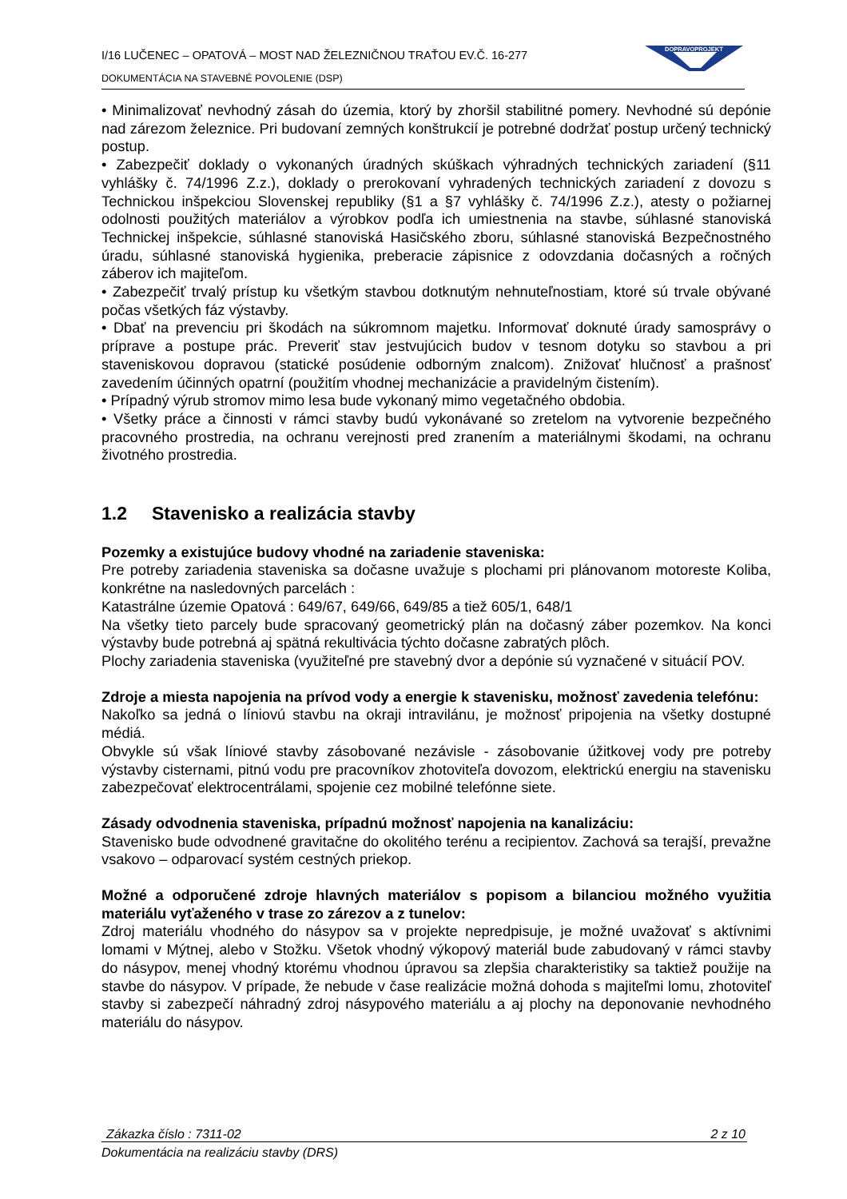I/16 LUČENEC – OPATOVÁ – MOST NAD ŽELEZNIČNOU TRAŤOU EV.Č. 16-277
DOKUMENTÁCIA NA STAVEBNÉ POVOLENIE (DSP)
DOPRAVOPROJEKT
• Minimalizovať nevhodný zásah do územia, ktorý by zhoršil stabilitné pomery. Nevhodné sú depónie nad zárezom železnice. Pri budovaní zemných konštrukcií je potrebné dodržať postup určený technický postup.
• Zabezpečiť doklady o vykonaných úradných skúškach výhradných technických zariadení (§11 vyhlášky č. 74/1996 Z.z.), doklady o prerokovaní vyhradených technických zariadení z dovozu s Technickou inšpekciou Slovenskej republiky (§1 a §7 vyhlášky č. 74/1996 Z.z.), atesty o požiarnej odolnosti použitých materiálov a výrobkov podľa ich umiestnenia na stavbe, súhlasné stanoviská Technickej inšpekcie, súhlasné stanoviská Hasičského zboru, súhlasné stanoviská Bezpečnostného úradu, súhlasné stanoviská hygienika, preberacie zápisnice z odovzdania dočasných a ročných záberov ich majiteľom.
• Zabezpečiť trvalý prístup ku všetkým stavbou dotknutým nehnuteľnostiam, ktoré sú trvale obývané počas všetkých fáz výstavby.
• Dbať na prevenciu pri škodách na súkromnom majetku. Informovať doknuté úrady samosprávy o príprave a postupe prác. Preveriť stav jestvujúcich budov v tesnom dotyku so stavbou a pri staveniskovou dopravou (statické posúdenie odborným znalcom). Znižovať hlučnosť a prašnosť zavedením účinných opatrní (použitím vhodnej mechanizácie a pravidelným čistením).
• Prípadný výrub stromov mimo lesa bude vykonaný mimo vegetačného obdobia.
• Všetky práce a činnosti v rámci stavby budú vykonávané so zretelom na vytvorenie bezpečného pracovného prostredia, na ochranu verejnosti pred zranením a materiálnymi škodami, na ochranu životného prostredia.
1.2 Stavenisko a realizácia stavby
Pozemky a existujúce budovy vhodné na zariadenie staveniska:
Pre potreby zariadenia staveniska sa dočasne uvažuje s plochami pri plánovanom motoreste Koliba, konkrétne na nasledovných parcelách :
Katastrálne územie Opatová : 649/67, 649/66, 649/85 a tiež 605/1, 648/1
Na všetky tieto parcely bude spracovaný geometrický plán na dočasný záber pozemkov. Na konci výstavby bude potrebná aj spätná rekultivácia týchto dočasne zabratých plôch.
Plochy zariadenia staveniska (využiteľné pre stavebný dvor a depónie sú vyznačené v situácií POV.
Zdroje a miesta napojenia na prívod vody a energie k stavenisku, možnosť zavedenia telefónu:
Nakoľko sa jedná o líniovú stavbu na okraji intravilánu, je možnosť pripojenia na všetky dostupné médiá.
Obvykle sú však líniové stavby zásobované nezávisle - zásobovanie úžitkovej vody pre potreby výstavby cisternami, pitnú vodu pre pracovníkov zhotoviteľa dovozom, elektrickú energiu na stavenisku zabezpečovať elektrocentrálami, spojenie cez mobilné telefónne siete.
Zásady odvodnenia staveniska, prípadnú možnosť napojenia na kanalizáciu:
Stavenisko bude odvodnené gravitačne do okolitého terénu a recipientov. Zachová sa terajší, prevažne vsakovo – odparovací systém cestných priekop.
Možné a odporučené zdroje hlavných materiálov s popisom a bilanciou možného využitia materiálu vyťaženého v trase zo zárezov a z tunelov:
Zdroj materiálu vhodného do násypov sa v projekte nepredpisuje, je možné uvažovať s aktívnimi lomami v Mýtnej, alebo v Stožku. Všetok vhodný výkopový materiál bude zabudovaný v rámci stavby do násypov, menej vhodný ktorému vhodnou úpravou sa zlepšia charakteristiky sa taktiež použije na stavbe do násypov. V prípade, že nebude v čase realizácie možná dohoda s majiteľmi lomu, zhotoviteľ stavby si zabezpečí náhradný zdroj násypového materiálu a aj plochy na deponovanie nevhodného materiálu do násypov.
Zákazka číslo : 7311-02 2 z 10
Dokumentácia na realizáciu stavby (DRS)